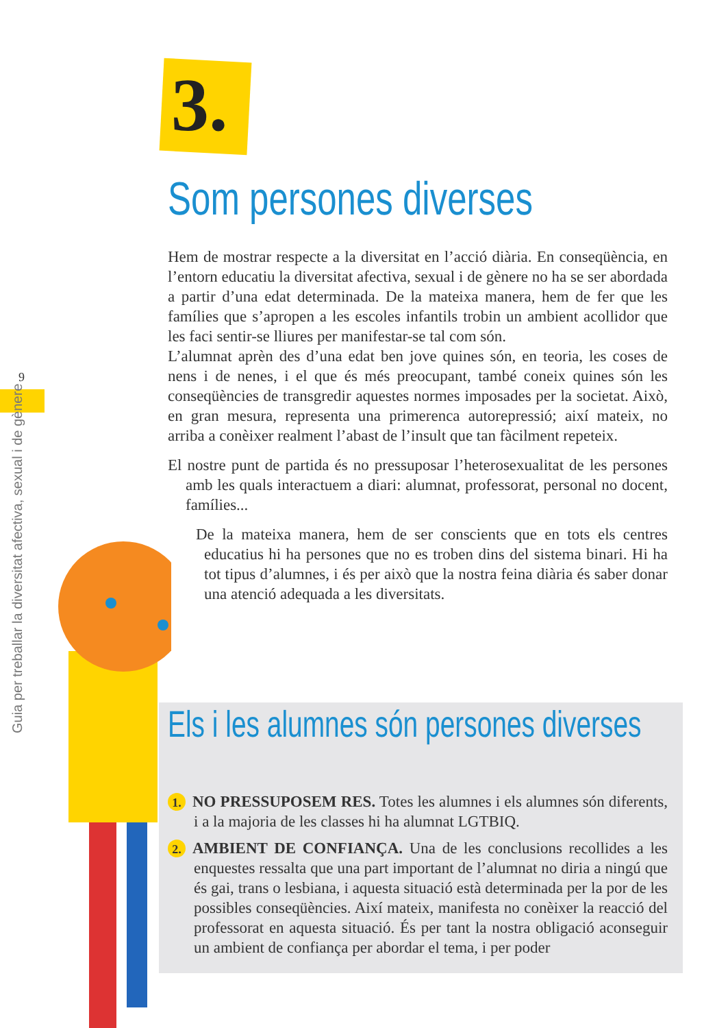3.
Som persones diverses
Hem de mostrar respecte a la diversitat en l’acció diària. En conseqüència, en l’entorn educatiu la diversitat afectiva, sexual i de gènere no ha se ser abordada a partir d’una edat determinada. De la mateixa manera, hem de fer que les famílies que s’apropen a les escoles infantils trobin un ambient acollidor que les faci sentir-se lliures per manifestar-se tal com són.
L’alumnat aprèn des d’una edat ben jove quines són, en teoria, les coses de nens i de nenes, i el que és més preocupant, també coneix quines són les conseqüències de transgredir aquestes normes imposades per la societat. Això, en gran mesura, representa una primerenca autorepressió; així mateix, no arriba a conèixer realment l’abast de l’insult que tan fàcilment repeteix.
El nostre punt de partida és no pressuposar l’heterosexualitat de les persones amb les quals interactuem a diari: alumnat, professorat, personal no docent, famílies...
De la mateixa manera, hem de ser conscients que en tots els centres educatius hi ha persones que no es troben dins del sistema binari. Hi ha tot tipus d’alumnes, i és per això que la nostra feina diària és saber donar una atenció adequada a les diversitats.
9
Guia per treballar la diversitat afectiva, sexual i de gènere Els i les alumnes són persones diverses
1. NO PRESSUPOSEM RES. Totes les alumnes i els alumnes són diferents, i a la majoria de les classes hi ha alumnat LGTBIQ.
2. AMBIENT DE CONFIANÇA. Una de les conclusions recollides a les enquestes ressalta que una part important de l’alumnat no diria a ningú que és gai, trans o lesbiana, i aquesta situació està determinada per la por de les possibles conseqüències. Així mateix, manifesta no conèixer la reacció del professorat en aquesta situació. És per tant la nostra obligació aconseguir un ambient de confiança per abordar el tema, i per poder